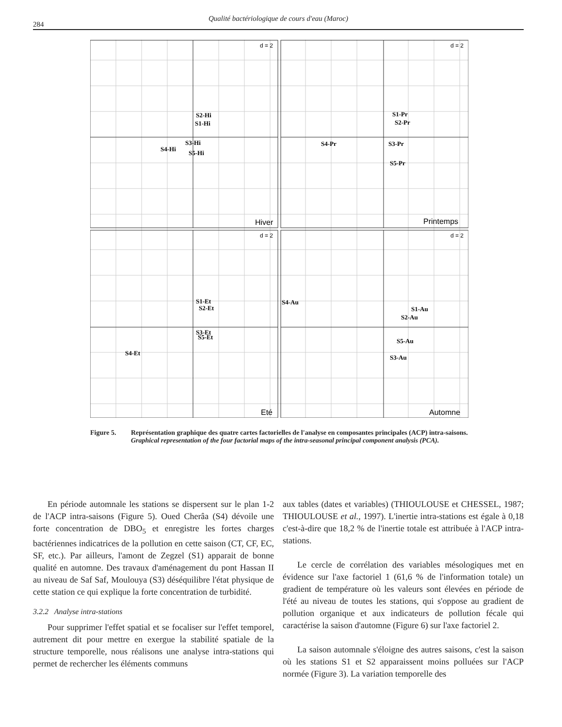284
Qualité bactériologique de cours d'eau (Maroc)
d = 2
d = 2
d = 2
d = 2
Hiver
Printemps
Eté
Automne
S2-Hi
S1-Hi
S3-Hi
S4-Hi
S5-Hi
S1-Pr
S2-Pr
S4-Pr
S3-Pr
S5-Pr
S1-Et
S2-Et
S3-Et
S5-Et
S4-Et
S4-Au
S1-Au
S2-Au
S5-Au
S3-Au
Figure 5. Représentation graphique des quatre cartes factorielles de l'analyse en composantes principales (ACP) intra-saisons.
Graphical representation of the four factorial maps of the intra-seasonal principal component analysis (PCA).
En période automnale les stations se dispersent sur le plan 1-2 de l'ACP intra-saisons (Figure 5). Oued Cherâa (S4) dévoile une forte concentration de DBO<sub>5</sub> et enregistre les fortes charges bactériennes indicatrices de la pollution en cette saison (CT, CF, EC, SF, etc.). Par ailleurs, l'amont de Zegzel (S1) apparait de bonne qualité en automne. Des travaux d'aménagement du pont Hassan II au niveau de Saf Saf, Moulouya (S3) déséquilibre l'état physique de cette station ce qui explique la forte concentration de turbidité.
3.2.2 Analyse intra-stations
Pour supprimer l'effet spatial et se focaliser sur l'effet temporel, autrement dit pour mettre en exergue la stabilité spatiale de la structure temporelle, nous réalisons une analyse intra-stations qui permet de rechercher les éléments communs
aux tables (dates et variables) (THIOULOUSE et CHESSEL, 1987; THIOULOUSE et al., 1997). L'inertie intra-stations est égale à 0,18 c'est-à-dire que 18,2 % de l'inertie totale est attribuée à l'ACP intra-stations.
Le cercle de corrélation des variables mésologiques met en évidence sur l'axe factoriel 1 (61,6 % de l'information totale) un gradient de température où les valeurs sont élevées en période de l'été au niveau de toutes les stations, qui s'oppose au gradient de pollution organique et aux indicateurs de pollution fécale qui caractérise la saison d'automne (Figure 6) sur l'axe factoriel 2.
La saison automnale s'éloigne des autres saisons, c'est la saison où les stations S1 et S2 apparaissent moins polluées sur l'ACP normée (Figure 3). La variation temporelle des